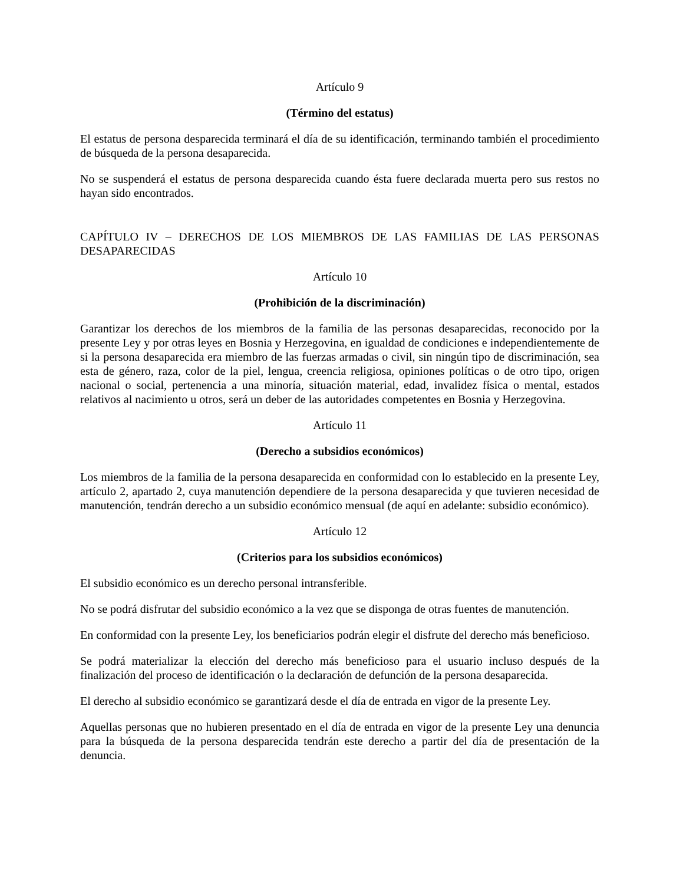Artículo 9
(Término del estatus)
El estatus de persona desparecida terminará el día de su identificación, terminando también el procedimiento de búsqueda de la persona desaparecida.
No se suspenderá el estatus de persona desparecida cuando ésta fuere declarada muerta pero sus restos no hayan sido encontrados.
CAPÍTULO IV – DERECHOS DE LOS MIEMBROS DE LAS FAMILIAS DE LAS PERSONAS DESAPARECIDAS
Artículo 10
(Prohibición de la discriminación)
Garantizar los derechos de los miembros de la familia de las personas desaparecidas, reconocido por la presente Ley y por otras leyes en Bosnia y Herzegovina, en igualdad de condiciones e independientemente de si la persona desaparecida era miembro de las fuerzas armadas o civil, sin ningún tipo de discriminación, sea esta de género, raza, color de la piel, lengua, creencia religiosa, opiniones políticas o de otro tipo, origen nacional o social, pertenencia a una minoría, situación material, edad, invalidez física o mental, estados relativos al nacimiento u otros, será un deber de las autoridades competentes en Bosnia y Herzegovina.
Artículo 11
(Derecho a subsidios económicos)
Los miembros de la familia de la persona desaparecida en conformidad con lo establecido en la presente Ley, artículo 2, apartado 2, cuya manutención dependiere de la persona desaparecida y que tuvieren necesidad de manutención, tendrán derecho a un subsidio económico mensual (de aquí en adelante: subsidio económico).
Artículo 12
(Criterios para los subsidios económicos)
El subsidio económico es un derecho personal intransferible.
No se podrá disfrutar del subsidio económico a la vez que se disponga de otras fuentes de manutención.
En conformidad con la presente Ley, los beneficiarios podrán elegir el disfrute del derecho más beneficioso.
Se podrá materializar la elección del derecho más beneficioso para el usuario incluso después de la finalización del proceso de identificación o la declaración de defunción de la persona desaparecida.
El derecho al subsidio económico se garantizará desde el día de entrada en vigor de la presente Ley.
Aquellas personas que no hubieren presentado en el día de entrada en vigor de la presente Ley una denuncia para la búsqueda de la persona desparecida tendrán este derecho a partir del día de presentación de la denuncia.